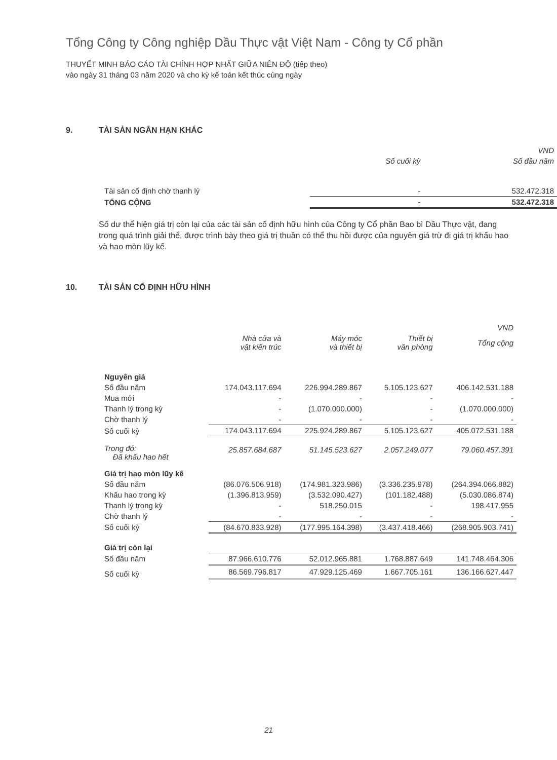Tổng Công ty Công nghiệp Dầu Thực vật Việt Nam - Công ty Cổ phần
THUYẾT MINH BÁO CÁO TÀI CHÍNH HỢP NHẤT GIỮA NIÊN ĐỘ (tiếp theo)
vào ngày 31 tháng 03 năm 2020 và cho kỳ kế toán kết thúc cùng ngày
9. TÀI SẢN NGẮN HẠN KHÁC
| | | VND |
| --- | --- | --- |
| | Số cuối kỳ | Số đầu năm |
| Tài sản cố định chờ thanh lý | - | 532.472.318 |
| TỔNG CỘNG | - | 532.472.318 |
Số dư thể hiện giá trị còn lại của các tài sản cố định hữu hình của Công ty Cổ phần Bao bì Dầu Thực vật, đang trong quá trình giải thể, được trình bày theo giá trị thuần có thể thu hồi được của nguyên giá trừ đi giá trị khấu hao và hao mòn lũy kế.
10. TÀI SẢN CỐ ĐỊNH HỮU HÌNH
| | | | | VND |
| --- | --- | --- | --- | --- |
| | Nhà cửa và vật kiến trúc | Máy móc và thiết bị | Thiết bị văn phòng | Tổng cộng |
| Nguyên giá | | | | |
| Số đầu năm | 174.043.117.694 | 226.994.289.867 | 5.105.123.627 | 406.142.531.188 |
| Mua mới | - | - | - | - |
| Thanh lý trong kỳ | - | (1.070.000.000) | - | (1.070.000.000) |
| Chờ thanh lý | - | - | - | - |
| Số cuối kỳ | 174.043.117.694 | 225.924.289.867 | 5.105.123.627 | 405.072.531.188 |
| Trong đó: Đã khấu hao hết | 25.857.684.687 | 51.145.523.627 | 2.057.249.077 | 79.060.457.391 |
| Giá trị hao mòn lũy kế | | | | |
| Số đầu năm | (86.076.506.918) | (174.981.323.986) | (3.336.235.978) | (264.394.066.882) |
| Khấu hao trong kỳ | (1.396.813.959) | (3.532.090.427) | (101.182.488) | (5.030.086.874) |
| Thanh lý trong kỳ | - | 518.250.015 | - | 198.417.955 |
| Chờ thanh lý | - | - | - | - |
| Số cuối kỳ | (84.670.833.928) | (177.995.164.398) | (3.437.418.466) | (268.905.903.741) |
| Giá trị còn lại | | | | |
| Số đầu năm | 87.966.610.776 | 52.012.965.881 | 1.768.887.649 | 141.748.464.306 |
| Số cuối kỳ | 86.569.796.817 | 47.929.125.469 | 1.667.705.161 | 136.166.627.447 |
21